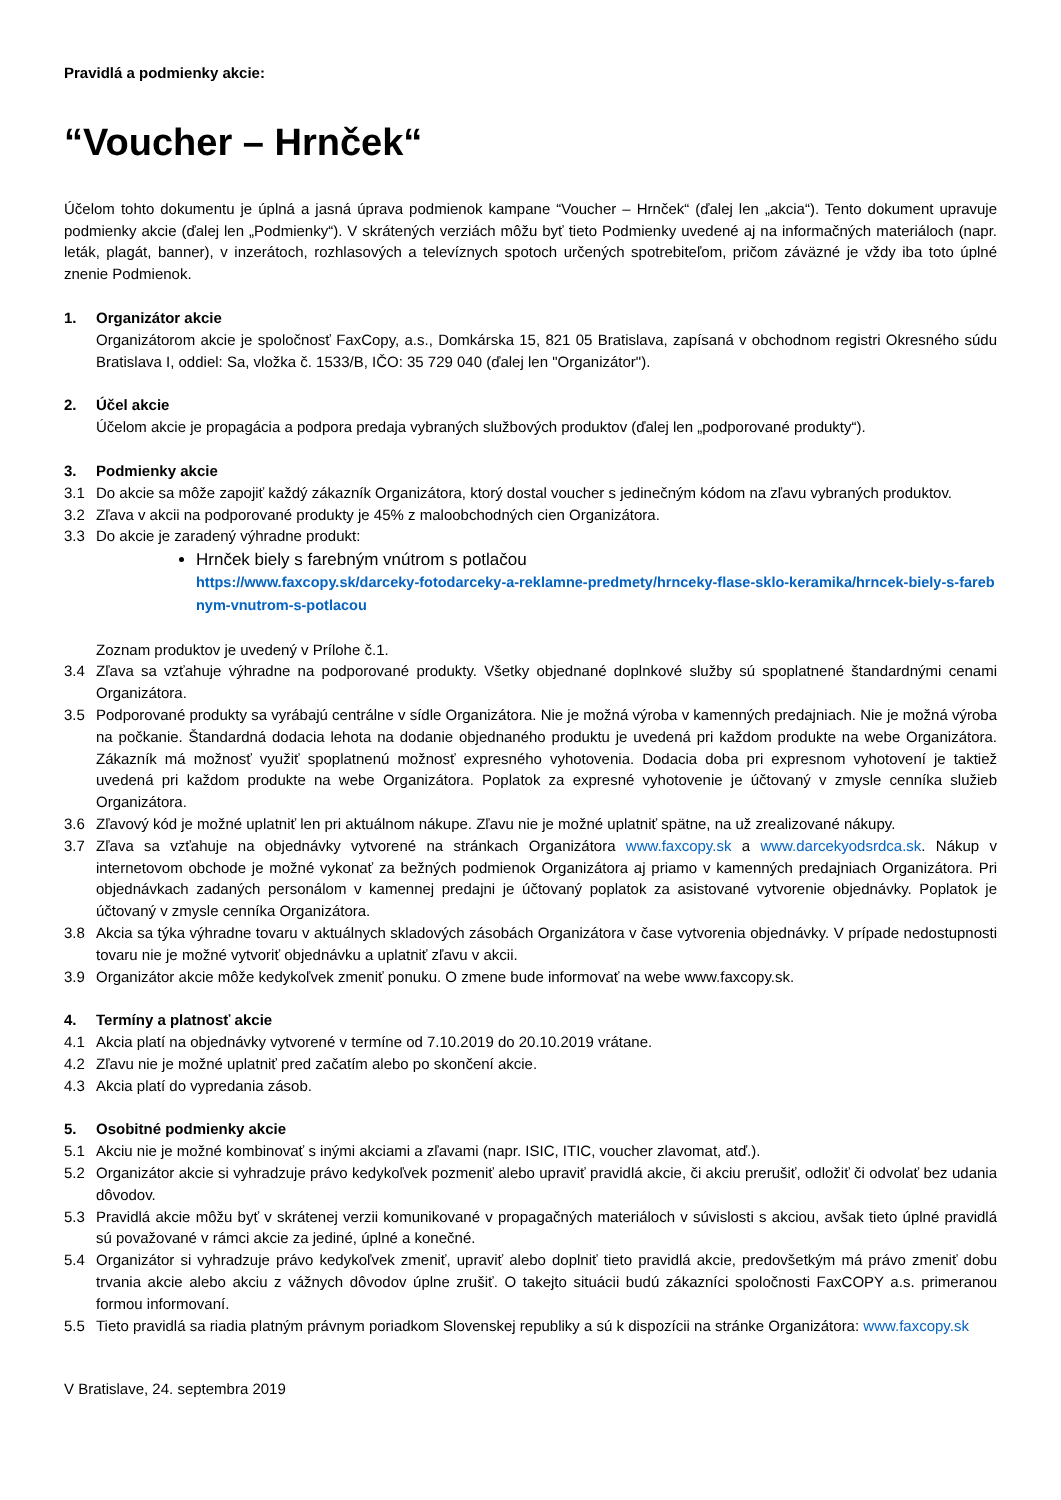Pravidlá a podmienky akcie:
“Voucher – Hrnček“
Účelom tohto dokumentu je úplná a jasná úprava podmienok kampane “Voucher – Hrnček“ (ďalej len „akcia“). Tento dokument upravuje podmienky akcie (ďalej len „Podmienky“). V skrátených verziách môžu byť tieto Podmienky uvedené aj na informačných materiáloch (napr. leták, plagát, banner), v inzerátoch, rozhlasových a televíznych spotoch určených spotrebiteľom, pričom záväzné je vždy iba toto úplné znenie Podmienok.
1. Organizátor akcie
Organizátorom akcie je spoločnosť FaxCopy, a.s., Domkárska 15, 821 05 Bratislava, zapísaná v obchodnom registri Okresného súdu Bratislava I, oddiel: Sa, vložka č. 1533/B, IČO: 35 729 040 (ďalej len "Organizátor").
2. Účel akcie
Účelom akcie je propagácia a podpora predaja vybraných službových produktov (ďalej len „podporované produkty“).
3. Podmienky akcie
3.1 Do akcie sa môže zapojiť každý zákazník Organizátora, ktorý dostal voucher s jedinečným kódom na zľavu vybraných produktov.
3.2 Zľava v akcii na podporované produkty je 45% z maloobchodných cien Organizátora.
3.3 Do akcie je zaradený výhradne produkt:
Hrnček biely s farebným vnútrom s potlačou
https://www.faxcopy.sk/darceky-fotodarceky-a-reklamne-predmety/hrnceky-flase-sklo-keramika/hrncek-biely-s-farebnym-vnutrom-s-potlacou
Zoznam produktov je uvedený v Prílohe č.1.
3.4 Zľava sa vzťahuje výhradne na podporované produkty. Všetky objednané doplnkové služby sú spoplatnené štandardnými cenami Organizátora.
3.5 Podporované produkty sa vyrábajú centrálne v sídle Organizátora. Nie je možná výroba v kamenných predajniach. Nie je možná výroba na počkanie. Štandardná dodacia lehota na dodanie objednaného produktu je uvedená pri každom produkte na webe Organizátora. Zákazník má možnosť využiť spoplatnenú možnosť expresného vyhotovenia. Dodacia doba pri expresnom vyhotovení je taktiež uvedená pri každom produkte na webe Organizátora. Poplatok za expresné vyhotovenie je účtovaný v zmysle cenníka služieb Organizátora.
3.6 Zľavový kód je možné uplatniť len pri aktuálnom nákupe. Zľavu nie je možné uplatniť spätne, na už zrealizované nákupy.
3.7 Zľava sa vzťahuje na objednávky vytvorené na stránkach Organizátora www.faxcopy.sk a www.darcekyodsrdca.sk. Nákup v internetovom obchode je možné vykonať za bežných podmienok Organizátora aj priamo v kamenných predajniach Organizátora. Pri objednávkach zadaných personálom v kamennej predajni je účtovaný poplatok za asistované vytvorenie objednávky. Poplatok je účtovaný v zmysle cenníka Organizátora.
3.8 Akcia sa týka výhradne tovaru v aktuálnych skladových zásobách Organizátora v čase vytvorenia objednávky. V prípade nedostupnosti tovaru nie je možné vytvoriť objednávku a uplatniť zľavu v akcii.
3.9 Organizátor akcie môže kedykoľvek zmeniť ponuku. O zmene bude informovať na webe www.faxcopy.sk.
4. Termíny a platnosť akcie
4.1 Akcia platí na objednávky vytvorené v termíne od 7.10.2019 do 20.10.2019 vrátane.
4.2 Zľavu nie je možné uplatniť pred začatím alebo po skončení akcie.
4.3 Akcia platí do vypredania zásob.
5. Osobitné podmienky akcie
5.1 Akciu nie je možné kombinovať s inými akciami a zľavami (napr. ISIC, ITIC, voucher zlavomat, atď.).
5.2 Organizátor akcie si vyhradzuje právo kedykoľvek pozmeniť alebo upraviť pravidlá akcie, či akciu prerušiť, odložiť či odvolať bez udania dôvodov.
5.3 Pravidlá akcie môžu byť v skrátenej verzii komunikované v propagačných materiáloch v súvislosti s akciou, avšak tieto úplné pravidlá sú považované v rámci akcie za jediné, úplné a konečné.
5.4 Organizátor si vyhradzuje právo kedykoľvek zmeniť, upraviť alebo doplniť tieto pravidlá akcie, predovšetkým má právo zmeniť dobu trvania akcie alebo akciu z vážnych dôvodov úplne zrušiť. O takejto situácii budú zákazníci spoločnosti FaxCOPY a.s. primeranou formou informovaní.
5.5 Tieto pravidlá sa riadia platným právnym poriadkom Slovenskej republiky a sú k dispozícii na stránke Organizátora: www.faxcopy.sk
V Bratislave, 24. septembra 2019